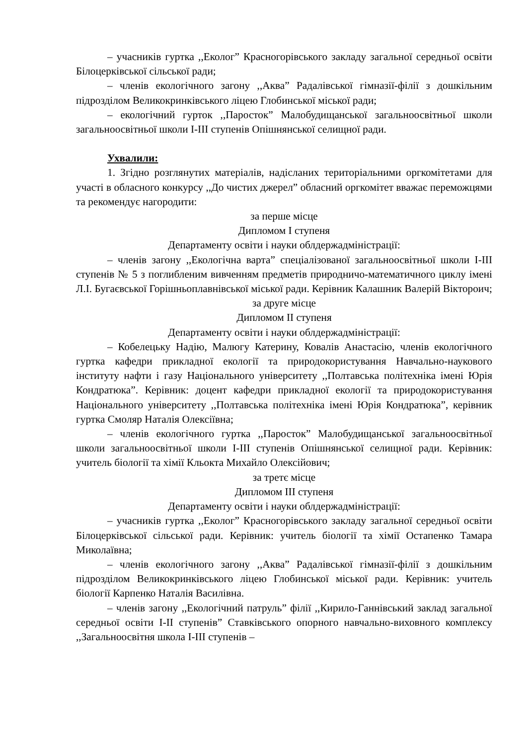– учасників гуртка ,,Еколог” Красногорівського закладу загальної середньої освіти Білоцерківської сільської ради;
– членів екологічного загону ,,Аква” Радалівської гімназії-філії з дошкільним підрозділом Великокринківського ліцею Глобинської міської ради;
– екологічний гурток ,,Паросток” Малобудищанської загальноосвітньої школи загальноосвітньої школи І-ІІІ ступенів Опішнянської селищної ради.
Ухвалили:
1. Згідно розглянутих матеріалів, надісланих територіальними оргкомітетами для участі в обласного конкурсу ,,До чистих джерел” обласний оргкомітет вважає переможцями та рекомендує нагородити:
за перше місце
Дипломом І ступеня
Департаменту освіти і науки облдержадміністрації:
– членів загону ,,Екологічна варта” спеціалізованої загальноосвітньої школи І-ІІІ ступенів № 5 з поглибленим вивченням предметів природничо-математичного циклу імені Л.І. Бугаєвської Горішньоплавнівської міської ради. Керівник Калашник Валерій Вікторoич;
за друге місце
Дипломом ІІ ступеня
Департаменту освіти і науки облдержадміністрації:
– Кобелецьку Надію, Малюгу Катерину, Ковалів Анастасію, членів екологічного гуртка кафедри прикладної екології та природокористування Навчально-наукового інституту нафти і газу Національного університету ,,Полтавська політехніка імені Юрія Кондратюка”. Керівник: доцент кафедри прикладної екології та природокористування Національного університету ,,Полтавська політехніка імені Юрія Кондратюка”, керівник гуртка Смоляр Наталія Олексіївна;
– членів екологічного гуртка ,,Паросток” Малобудищанської загальноосвітньої школи загальноосвітньої школи І-ІІІ ступенів Опішнянської селищної ради. Керівник: учитель біології та хімії Кльокта Михайло Олексійович;
за третє місце
Дипломом ІІІ ступеня
Департаменту освіти і науки облдержадміністрації:
– учасників гуртка ,,Еколог” Красногорівського закладу загальної середньої освіти Білоцерківської сільської ради. Керівник: учитель біології та хімії Остапенко Тамара Миколаївна;
– членів екологічного загону ,,Аква” Радалівської гімназії-філії з дошкільним підрозділом Великокринківського ліцею Глобинської міської ради. Керівник: учитель біології Карпенко Наталія Василівна.
– членів загону ,,Екологічний патруль” філії ,,Кирило-Ганнівський заклад загальної середньої освіти І-ІІ ступенів” Ставківського опорного навчально-виховного комплексу ,,Загальноосвітня школа І-ІІІ ступенів –